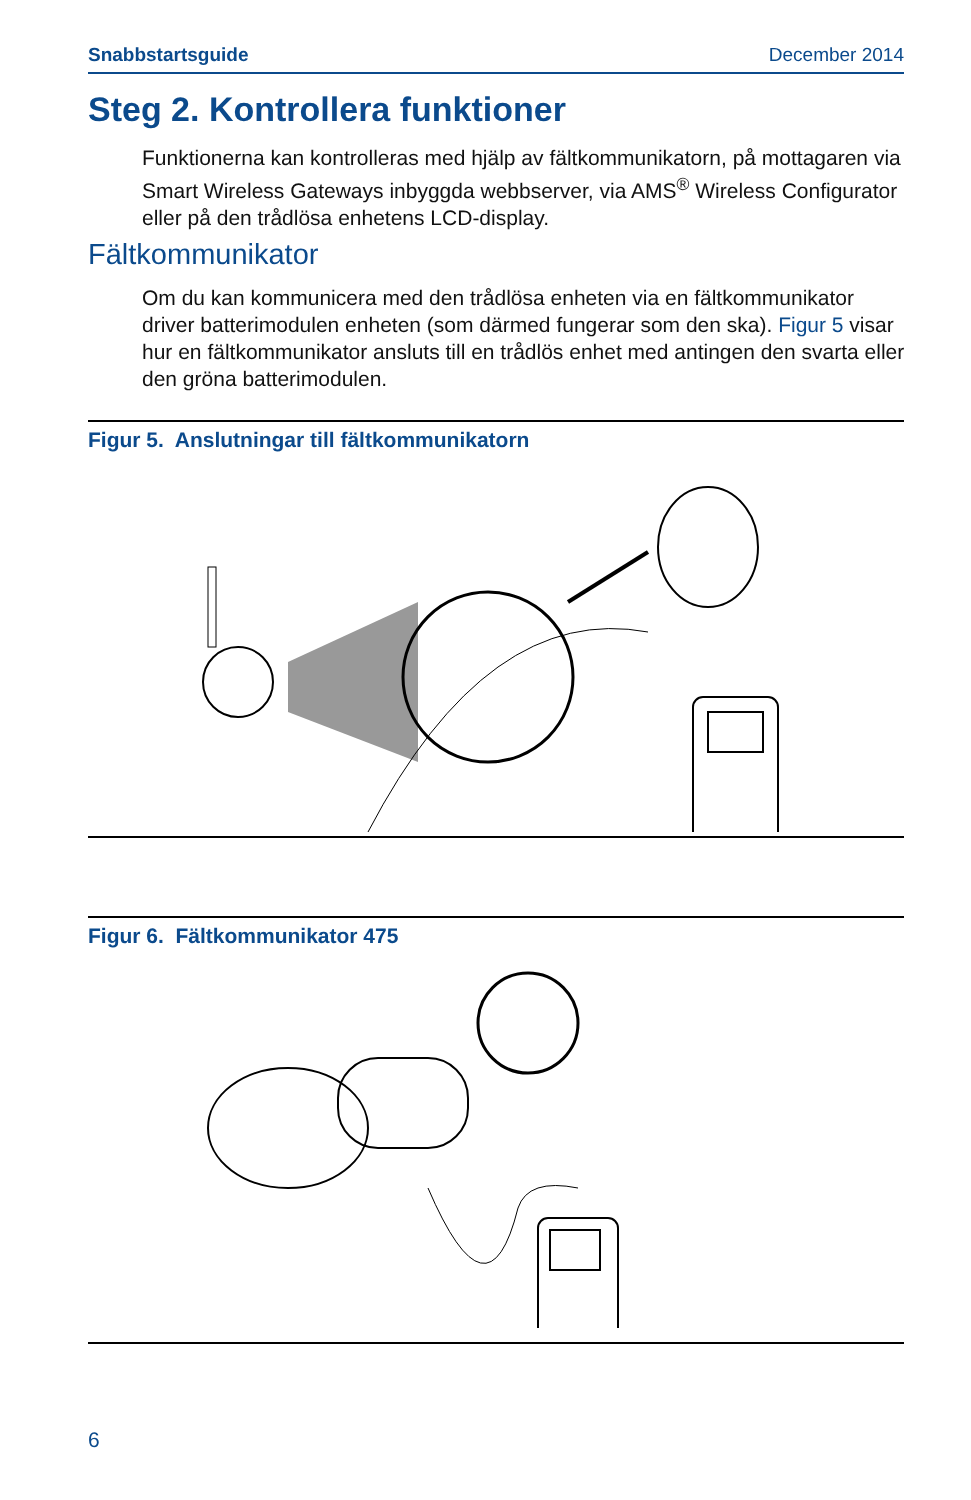Snabbstartsguide December 2014
Steg 2. Kontrollera funktioner
Funktionerna kan kontrolleras med hjälp av fältkommunikatorn, på mottagaren via Smart Wireless Gateways inbyggda webbserver, via AMS<sup>®</sup> Wireless Configurator eller på den trådlösa enhetens LCD-display.
Fältkommunikator
Om du kan kommunicera med den trådlösa enheten via en fältkommunikator driver batterimodulen enheten (som därmed fungerar som den ska). Figur 5 visar hur en fältkommunikator ansluts till en trådlös enhet med antingen den svarta eller den gröna batterimodulen.
Figur 5. Anslutningar till fältkommunikatorn
Figur 6. Fältkommunikator 475
6